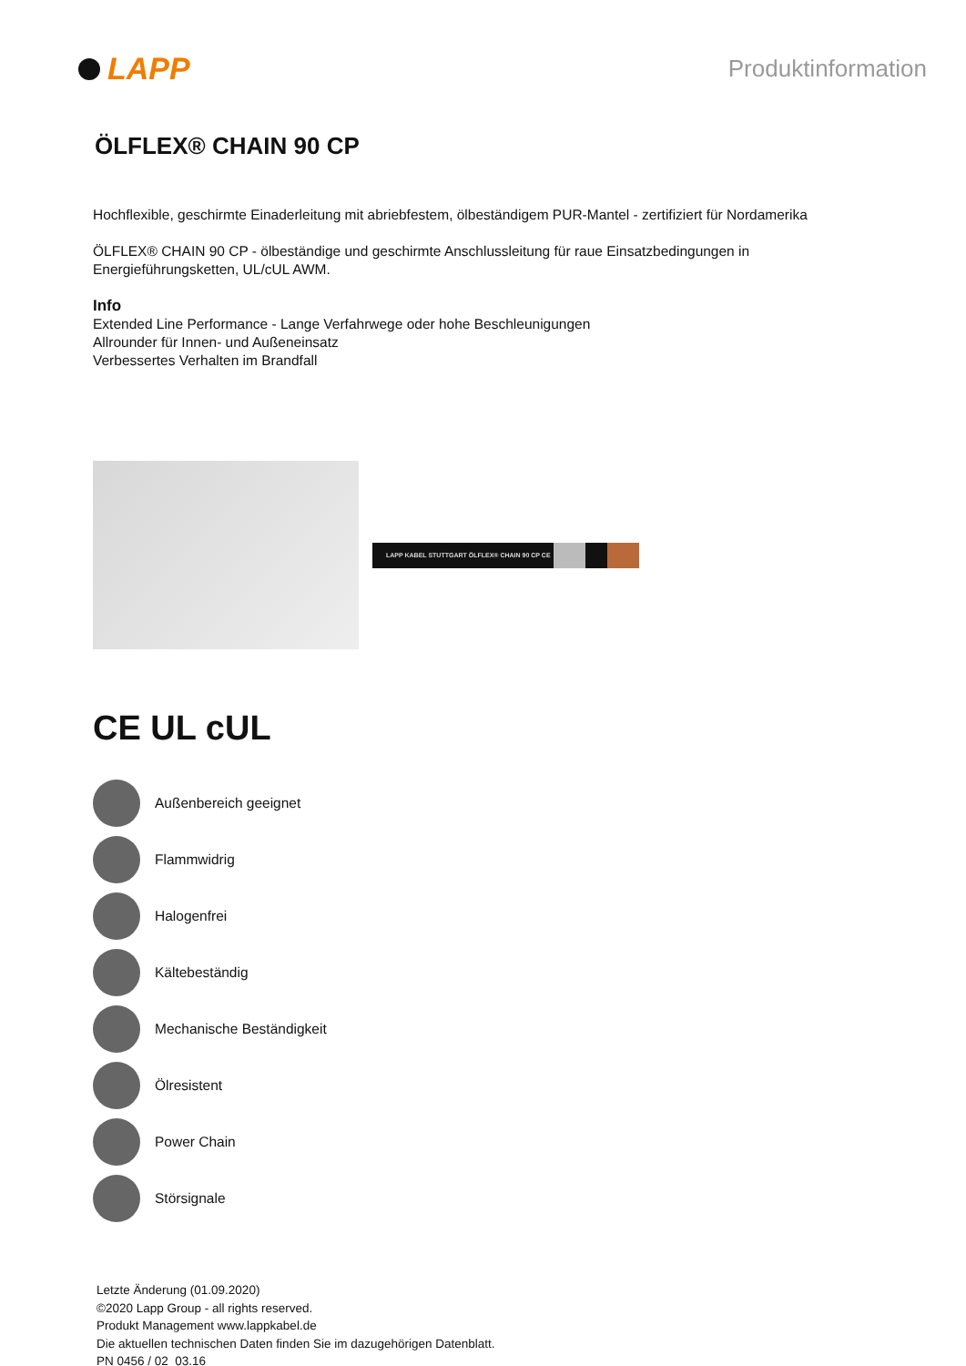LAPP
Produktinformation
ÖLFLEX® CHAIN 90 CP
Hochflexible, geschirmte Einaderleitung mit abriebfestem, ölbeständigem PUR-Mantel - zertifiziert für Nordamerika
ÖLFLEX® CHAIN 90 CP - ölbeständige und geschirmte Anschlussleitung für raue Einsatzbedingungen in
Energieführungsketten, UL/cUL AWM.
Info
Extended Line Performance - Lange Verfahrwege oder hohe Beschleunigungen
Allrounder für Innen- und Außeneinsatz
Verbessertes Verhalten im Brandfall
LAPP KABEL STUTTGART ÖLFLEX® CHAIN 90 CP CE
CE UL cUL
Außenbereich geeignet
Flammwidrig
Halogenfrei
Kältebeständig
Mechanische Beständigkeit
Ölresistent
Power Chain
Störsignale
Letzte Änderung (01.09.2020)
©2020 Lapp Group - all rights reserved.
Produkt Management www.lappkabel.de
Die aktuellen technischen Daten finden Sie im dazugehörigen Datenblatt.
PN 0456 / 02_03.16